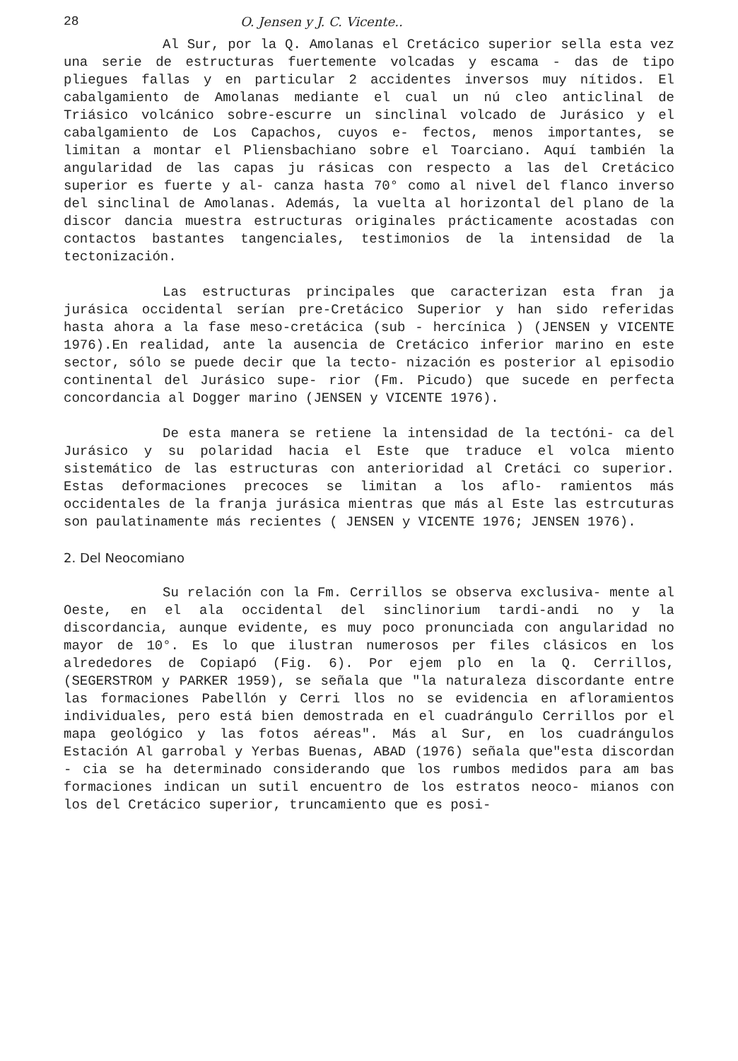28 O. Jensen y J. C. Vicente..
Al Sur, por la Q. Amolanas el Cretácico superior sella esta vez una serie de estructuras fuertemente volcadas y escama - das de tipo pliegues fallas y en particular 2 accidentes inversos muy nítidos. El cabalgamiento de Amolanas mediante el cual un nú cleo anticlinal de Triásico volcánico sobre-escurre un sinclinal volcado de Jurásico y el cabalgamiento de Los Capachos, cuyos e- fectos, menos importantes, se limitan a montar el Pliensbachiano sobre el Toarciano. Aquí también la angularidad de las capas ju rásicas con respecto a las del Cretácico superior es fuerte y al- canza hasta 70° como al nivel del flanco inverso del sinclinal de Amolanas. Además, la vuelta al horizontal del plano de la discor dancia muestra estructuras originales prácticamente acostadas con contactos bastantes tangenciales, testimonios de la intensidad de la tectonización.
Las estructuras principales que caracterizan esta fran ja jurásica occidental serían pre-Cretácico Superior y han sido referidas hasta ahora a la fase meso-cretácica (sub - hercínica ) (JENSEN y VICENTE 1976).En realidad, ante la ausencia de Cretácico inferior marino en este sector, sólo se puede decir que la tecto- nización es posterior al episodio continental del Jurásico supe- rior (Fm. Picudo) que sucede en perfecta concordancia al Dogger marino (JENSEN y VICENTE 1976).
De esta manera se retiene la intensidad de la tectóni- ca del Jurásico y su polaridad hacia el Este que traduce el volca miento sistemático de las estructuras con anterioridad al Cretáci co superior. Estas deformaciones precoces se limitan a los aflo- ramientos más occidentales de la franja jurásica mientras que más al Este las estrcuturas son paulatinamente más recientes ( JENSEN y VICENTE 1976; JENSEN 1976).
2. Del Neocomiano
Su relación con la Fm. Cerrillos se observa exclusiva- mente al Oeste, en el ala occidental del sinclinorium tardi-andi no y la discordancia, aunque evidente, es muy poco pronunciada con angularidad no mayor de 10°. Es lo que ilustran numerosos per files clásicos en los alrededores de Copiapó (Fig. 6). Por ejem plo en la Q. Cerrillos, (SEGERSTROM y PARKER 1959), se señala que "la naturaleza discordante entre las formaciones Pabellón y Cerri llos no se evidencia en afloramientos individuales, pero está bien demostrada en el cuadrángulo Cerrillos por el mapa geológico y las fotos aéreas". Más al Sur, en los cuadrángulos Estación Al garrobal y Yerbas Buenas, ABAD (1976) señala que"esta discordan - cia se ha determinado considerando que los rumbos medidos para am bas formaciones indican un sutil encuentro de los estratos neoco- mianos con los del Cretácico superior, truncamiento que es posi-